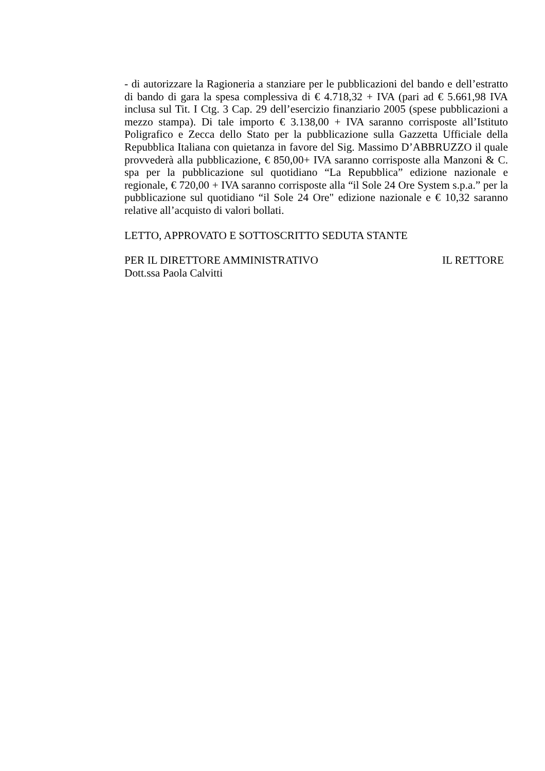- di autorizzare la Ragioneria a stanziare per le pubblicazioni del bando e dell’estratto di bando di gara la spesa complessiva di € 4.718,32 + IVA (pari ad € 5.661,98 IVA inclusa sul Tit. I Ctg. 3 Cap. 29 dell’esercizio finanziario 2005 (spese pubblicazioni a mezzo stampa). Di tale importo € 3.138,00 + IVA saranno corrisposte all’Istituto Poligrafico e Zecca dello Stato per la pubblicazione sulla Gazzetta Ufficiale della Repubblica Italiana con quietanza in favore del Sig. Massimo D’ABBRUZZO il quale provvederà alla pubblicazione, € 850,00+ IVA saranno corrisposte alla Manzoni & C. spa per la pubblicazione sul quotidiano “La Repubblica” edizione nazionale e regionale, € 720,00 + IVA saranno corrisposte alla “il Sole 24 Ore System s.p.a.” per la pubblicazione sul quotidiano “il Sole 24 Ore" edizione nazionale e € 10,32 saranno relative all’acquisto di valori bollati.
LETTO, APPROVATO E SOTTOSCRITTO SEDUTA STANTE
PER IL DIRETTORE AMMINISTRATIVO IL RETTORE
Dott.ssa Paola Calvitti